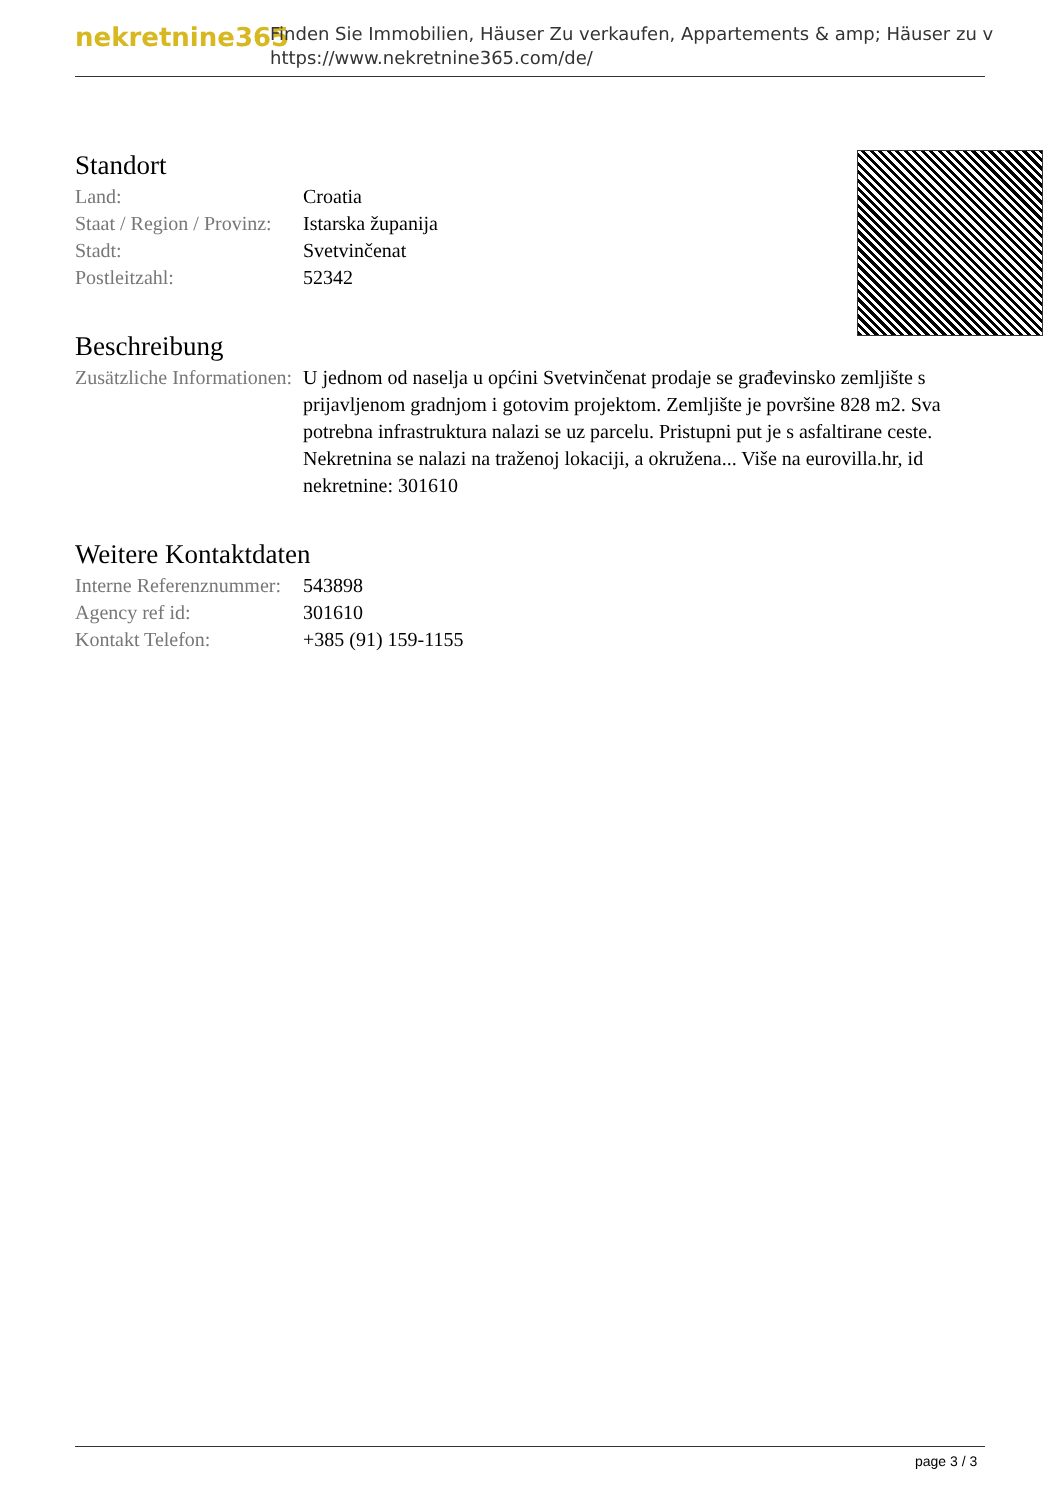nekretnine365
Finden Sie Immobilien, Häuser Zu verkaufen, Appartements & amp; Häuser zu v
https://www.nekretnine365.com/de/
Standort
| Land: | Croatia |
| Staat / Region / Provinz: | Istarska županija |
| Stadt: | Svetvinčenat |
| Postleitzahl: | 52342 |
Beschreibung
| Zusätzliche Informationen: | U jednom od naselja u općini Svetvinčenat prodaje se građevinsko zemljište s prijavljenom gradnjom i gotovim projektom. Zemljište je površine 828 m2. Sva potrebna infrastruktura nalazi se uz parcelu. Pristupni put je s asfaltirane ceste. Nekretnina se nalazi na traženoj lokaciji, a okružena... Više na eurovilla.hr, id nekretnine: 301610 |
Weitere Kontaktdaten
| Interne Referenznummer: | 543898 |
| Agency ref id: | 301610 |
| Kontakt Telefon: | +385 (91) 159-1155 |
page 3 / 3